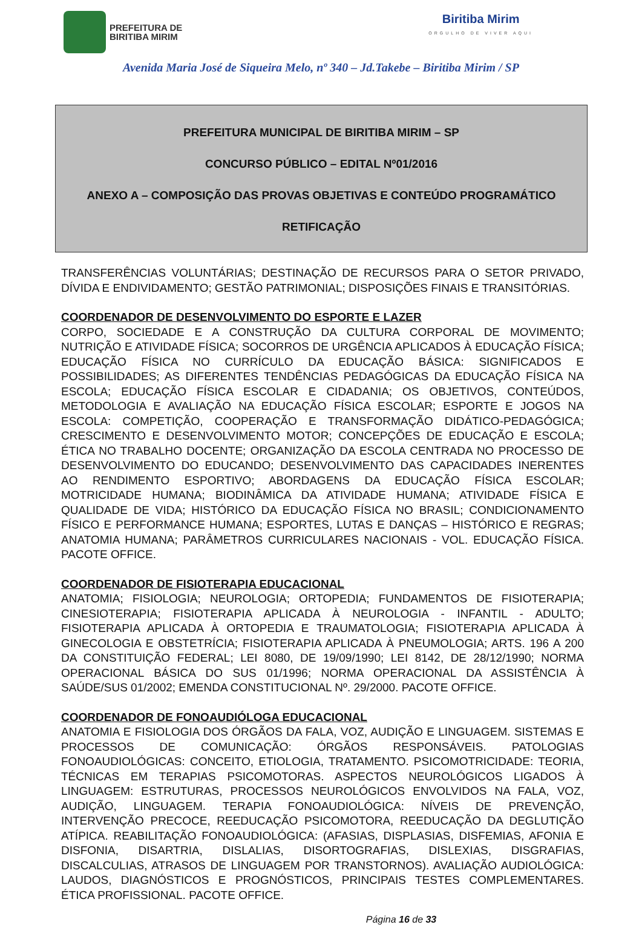PREFEITURA DE
BIRITIBA MIRIM
Biritiba Mirim
ORGULHO DE VIVER AQUI
Avenida Maria José de Siqueira Melo, nº 340 – Jd.Takebe – Biritiba Mirim / SP
PREFEITURA MUNICIPAL DE BIRITIBA MIRIM – SP
CONCURSO PÚBLICO – EDITAL Nº01/2016
ANEXO A – COMPOSIÇÃO DAS PROVAS OBJETIVAS E CONTEÚDO PROGRAMÁTICO
RETIFICAÇÃO
TRANSFERÊNCIAS VOLUNTÁRIAS; DESTINAÇÃO DE RECURSOS PARA O SETOR PRIVADO, DÍVIDA E ENDIVIDAMENTO; GESTÃO PATRIMONIAL; DISPOSIÇÕES FINAIS E TRANSITÓRIAS.
COORDENADOR DE DESENVOLVIMENTO DO ESPORTE E LAZER
CORPO, SOCIEDADE E A CONSTRUÇÃO DA CULTURA CORPORAL DE MOVIMENTO; NUTRIÇÃO E ATIVIDADE FÍSICA; SOCORROS DE URGÊNCIA APLICADOS À EDUCAÇÃO FÍSICA; EDUCAÇÃO FÍSICA NO CURRÍCULO DA EDUCAÇÃO BÁSICA: SIGNIFICADOS E POSSIBILIDADES; AS DIFERENTES TENDÊNCIAS PEDAGÓGICAS DA EDUCAÇÃO FÍSICA NA ESCOLA; EDUCAÇÃO FÍSICA ESCOLAR E CIDADANIA; OS OBJETIVOS, CONTEÚDOS, METODOLOGIA E AVALIAÇÃO NA EDUCAÇÃO FÍSICA ESCOLAR; ESPORTE E JOGOS NA ESCOLA: COMPETIÇÃO, COOPERAÇÃO E TRANSFORMAÇÃO DIDÁTICO-PEDAGÓGICA; CRESCIMENTO E DESENVOLVIMENTO MOTOR; CONCEPÇÕES DE EDUCAÇÃO E ESCOLA; ÉTICA NO TRABALHO DOCENTE; ORGANIZAÇÃO DA ESCOLA CENTRADA NO PROCESSO DE DESENVOLVIMENTO DO EDUCANDO; DESENVOLVIMENTO DAS CAPACIDADES INERENTES AO RENDIMENTO ESPORTIVO; ABORDAGENS DA EDUCAÇÃO FÍSICA ESCOLAR; MOTRICIDADE HUMANA; BIODINÂMICA DA ATIVIDADE HUMANA; ATIVIDADE FÍSICA E QUALIDADE DE VIDA; HISTÓRICO DA EDUCAÇÃO FÍSICA NO BRASIL; CONDICIONAMENTO FÍSICO E PERFORMANCE HUMANA; ESPORTES, LUTAS E DANÇAS – HISTÓRICO E REGRAS; ANATOMIA HUMANA; PARÂMETROS CURRICULARES NACIONAIS - VOL. EDUCAÇÃO FÍSICA. PACOTE OFFICE.
COORDENADOR DE FISIOTERAPIA EDUCACIONAL
ANATOMIA; FISIOLOGIA; NEUROLOGIA; ORTOPEDIA; FUNDAMENTOS DE FISIOTERAPIA; CINESIOTERAPIA; FISIOTERAPIA APLICADA À NEUROLOGIA - INFANTIL - ADULTO; FISIOTERAPIA APLICADA À ORTOPEDIA E TRAUMATOLOGIA; FISIOTERAPIA APLICADA À GINECOLOGIA E OBSTETRÍCIA; FISIOTERAPIA APLICADA À PNEUMOLOGIA; ARTS. 196 A 200 DA CONSTITUIÇÃO FEDERAL; LEI 8080, DE 19/09/1990; LEI 8142, DE 28/12/1990; NORMA OPERACIONAL BÁSICA DO SUS 01/1996; NORMA OPERACIONAL DA ASSISTÊNCIA À SAÚDE/SUS 01/2002; EMENDA CONSTITUCIONAL Nº. 29/2000. PACOTE OFFICE.
COORDENADOR DE FONOAUDIÓLOGA EDUCACIONAL
ANATOMIA E FISIOLOGIA DOS ÓRGÃOS DA FALA, VOZ, AUDIÇÃO E LINGUAGEM. SISTEMAS E PROCESSOS DE COMUNICAÇÃO: ÓRGÃOS RESPONSÁVEIS. PATOLOGIAS FONOAUDIOLÓGICAS: CONCEITO, ETIOLOGIA, TRATAMENTO. PSICOMOTRICIDADE: TEORIA, TÉCNICAS EM TERAPIAS PSICOMOTORAS. ASPECTOS NEUROLÓGICOS LIGADOS À LINGUAGEM: ESTRUTURAS, PROCESSOS NEUROLÓGICOS ENVOLVIDOS NA FALA, VOZ, AUDIÇÃO, LINGUAGEM. TERAPIA FONOAUDIOLÓGICA: NÍVEIS DE PREVENÇÃO, INTERVENÇÃO PRECOCE, REEDUCAÇÃO PSICOMOTORA, REEDUCAÇÃO DA DEGLUTIÇÃO ATÍPICA. REABILITAÇÃO FONOAUDIOLÓGICA: (AFASIAS, DISPLASIAS, DISFEMIAS, AFONIA E DISFONIA, DISARTRIA, DISLALIAS, DISORTOGRAFIAS, DISLEXIAS, DISGRAFIAS, DISCALCULIAS, ATRASOS DE LINGUAGEM POR TRANSTORNOS). AVALIAÇÃO AUDIOLÓGICA: LAUDOS, DIAGNÓSTICOS E PROGNÓSTICOS, PRINCIPAIS TESTES COMPLEMENTARES. ÉTICA PROFISSIONAL. PACOTE OFFICE.
Página 16 de 33